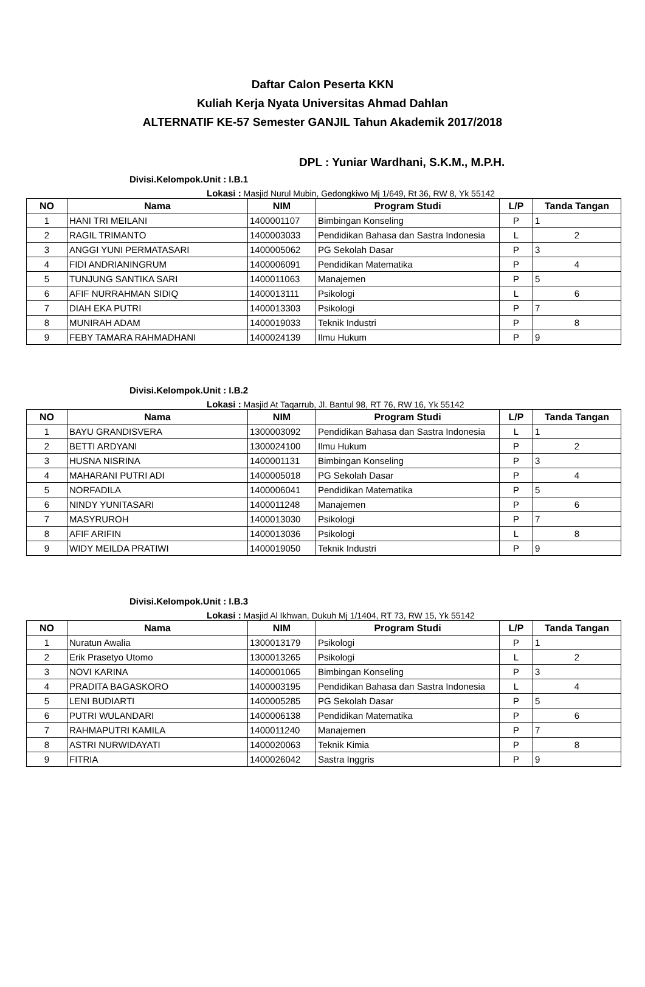Daftar Calon Peserta KKN
Kuliah Kerja Nyata Universitas Ahmad Dahlan
ALTERNATIF KE-57 Semester GANJIL Tahun Akademik 2017/2018
DPL : Yuniar Wardhani, S.K.M., M.P.H.
Divisi.Kelompok.Unit : I.B.1
Lokasi : Masjid Nurul Mubin, Gedongkiwo Mj 1/649, Rt 36, RW 8, Yk 55142
| NO | Nama | NIM | Program Studi | L/P | Tanda Tangan |
| --- | --- | --- | --- | --- | --- |
| 1 | HANI TRI MEILANI | 1400001107 | Bimbingan Konseling | P | 1 |
| 2 | RAGIL TRIMANTO | 1400003033 | Pendidikan Bahasa dan Sastra Indonesia | L | 2 |
| 3 | ANGGI YUNI PERMATASARI | 1400005062 | PG Sekolah Dasar | P | 3 |
| 4 | FIDI ANDRIANINGRUM | 1400006091 | Pendidikan Matematika | P | 4 |
| 5 | TUNJUNG SANTIKA SARI | 1400011063 | Manajemen | P | 5 |
| 6 | AFIF NURRAHMAN SIDIQ | 1400013111 | Psikologi | L | 6 |
| 7 | DIAH EKA PUTRI | 1400013303 | Psikologi | P | 7 |
| 8 | MUNIRAH ADAM | 1400019033 | Teknik Industri | P | 8 |
| 9 | FEBY TAMARA RAHMADHANI | 1400024139 | Ilmu Hukum | P | 9 |
Divisi.Kelompok.Unit : I.B.2
Lokasi : Masjid At Taqarrub, Jl. Bantul 98, RT 76, RW 16, Yk 55142
| NO | Nama | NIM | Program Studi | L/P | Tanda Tangan |
| --- | --- | --- | --- | --- | --- |
| 1 | BAYU GRANDISVERA | 1300003092 | Pendidikan Bahasa dan Sastra Indonesia | L | 1 |
| 2 | BETTI ARDYANI | 1300024100 | Ilmu Hukum | P | 2 |
| 3 | HUSNA NISRINA | 1400001131 | Bimbingan Konseling | P | 3 |
| 4 | MAHARANI PUTRI ADI | 1400005018 | PG Sekolah Dasar | P | 4 |
| 5 | NORFADILA | 1400006041 | Pendidikan Matematika | P | 5 |
| 6 | NINDY YUNITASARI | 1400011248 | Manajemen | P | 6 |
| 7 | MASYRUROH | 1400013030 | Psikologi | P | 7 |
| 8 | AFIF ARIFIN | 1400013036 | Psikologi | L | 8 |
| 9 | WIDY MEILDA PRATIWI | 1400019050 | Teknik Industri | P | 9 |
Divisi.Kelompok.Unit : I.B.3
Lokasi : Masjid Al Ikhwan, Dukuh Mj 1/1404, RT 73, RW 15, Yk 55142
| NO | Nama | NIM | Program Studi | L/P | Tanda Tangan |
| --- | --- | --- | --- | --- | --- |
| 1 | Nuratun Awalia | 1300013179 | Psikologi | P | 1 |
| 2 | Erik Prasetyo Utomo | 1300013265 | Psikologi | L | 2 |
| 3 | NOVI KARINA | 1400001065 | Bimbingan Konseling | P | 3 |
| 4 | PRADITA BAGASKORO | 1400003195 | Pendidikan Bahasa dan Sastra Indonesia | L | 4 |
| 5 | LENI BUDIARTI | 1400005285 | PG Sekolah Dasar | P | 5 |
| 6 | PUTRI WULANDARI | 1400006138 | Pendidikan Matematika | P | 6 |
| 7 | RAHMAPUTRI KAMILA | 1400011240 | Manajemen | P | 7 |
| 8 | ASTRI NURWIDAYATI | 1400020063 | Teknik Kimia | P | 8 |
| 9 | FITRIA | 1400026042 | Sastra Inggris | P | 9 |